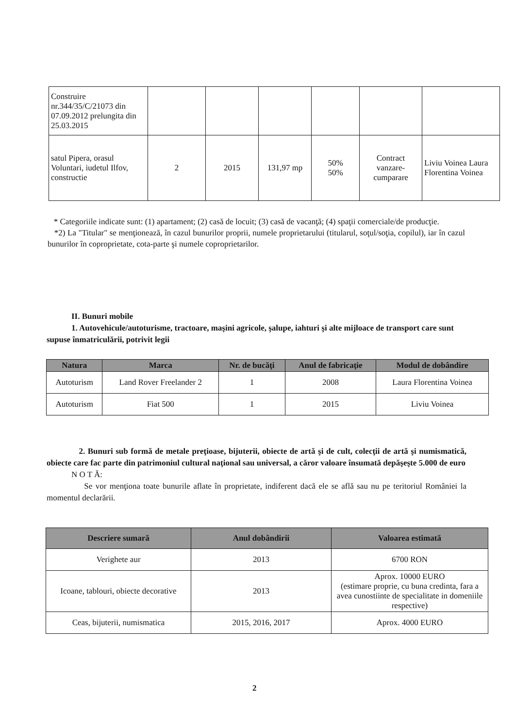| Construire nr.344/35/C/21073 din 07.09.2012 prelungita din 25.03.2015 | | | | | | |
| satul Pipera, orasul Voluntari, iudetul Ilfov, constructie | 2 | 2015 | 131,97 mp | 50% 50% | Contract vanzare-cumparare | Liviu Voinea Laura Florentina Voinea |
* Categoriile indicate sunt: (1) apartament; (2) casă de locuit; (3) casă de vacanţă; (4) spaţii comerciale/de producţie.
*2) La "Titular" se menţionează, în cazul bunurilor proprii, numele proprietarului (titularul, soţul/soţia, copilul), iar în cazul bunurilor în coproprietate, cota-parte şi numele coproprietarilor.
II. Bunuri mobile
1. Autovehicule/autoturisme, tractoare, maşini agricole, şalupe, iahturi şi alte mijloace de transport care sunt supuse înmatriculării, potrivit legii
| Natura | Marca | Nr. de bucăţi | Anul de fabricaţie | Modul de dobândire |
| --- | --- | --- | --- | --- |
| Autoturism | Land Rover Freelander 2 | 1 | 2008 | Laura Florentina Voinea |
| Autoturism | Fiat 500 | 1 | 2015 | Liviu Voinea |
2. Bunuri sub formă de metale preţioase, bijuterii, obiecte de artă şi de cult, colecţii de artă şi numismatică, obiecte care fac parte din patrimoniul cultural naţional sau universal, a căror valoare însumată depăşeşte 5.000 de euro
N O T Ă:
Se vor menţiona toate bunurile aflate în proprietate, indiferent dacă ele se află sau nu pe teritoriul României la momentul declarării.
| Descriere sumară | Anul dobândirii | Valoarea estimată |
| --- | --- | --- |
| Verighete aur | 2013 | 6700 RON |
| Icoane, tablouri, obiecte decorative | 2013 | Aprox. 10000 EURO (estimare proprie, cu buna credinta, fara a avea cunostiinte de specialitate in domeniile respective) |
| Ceas, bijuterii, numismatica | 2015, 2016, 2017 | Aprox. 4000 EURO |
2